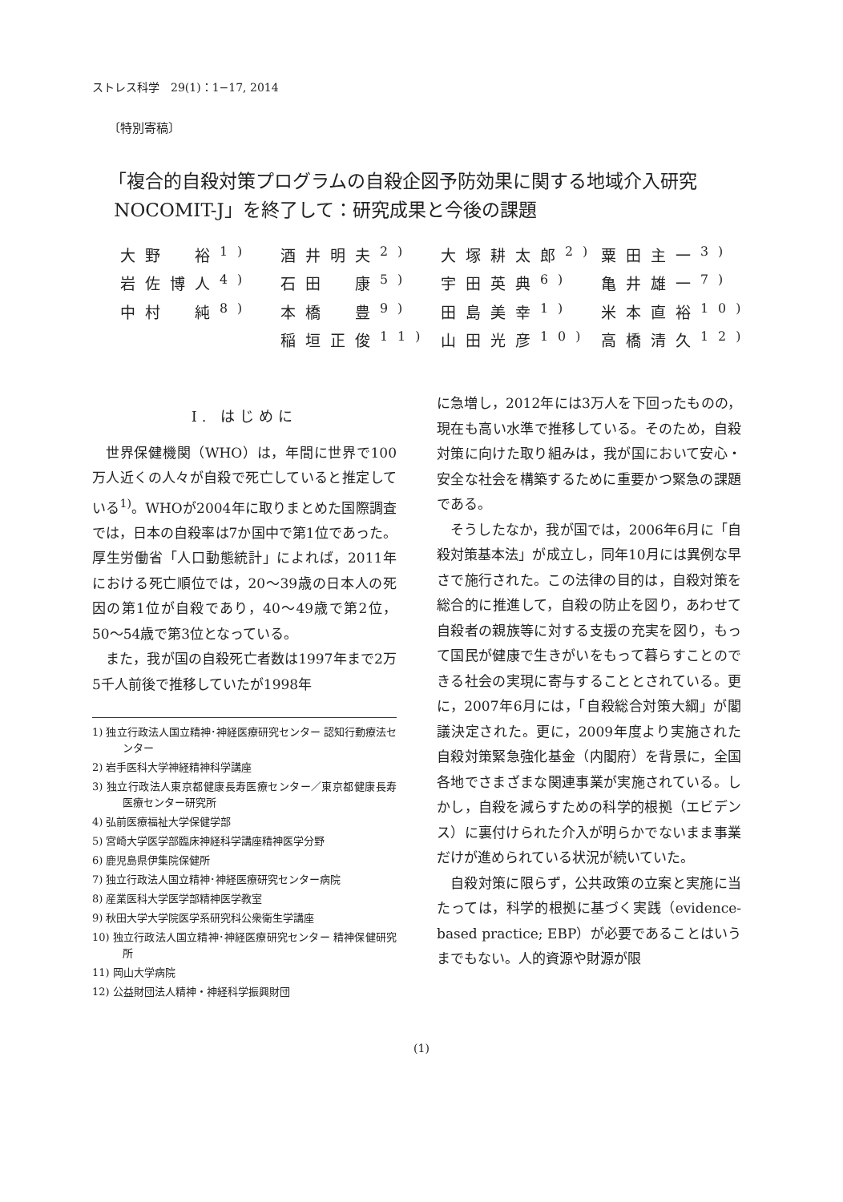ストレス科学　29(1)：1−17, 2014
〔特別寄稿〕
「複合的自殺対策プログラムの自殺企図予防効果に関する地域介入研究
NOCOMIT-J」を終了して：研究成果と今後の課題
| 大野 裕<sup>1)</sup> | 酒井明夫<sup>2)</sup> | 大塚耕太郎<sup>2)</sup> | 粟田主一<sup>3)</sup> |
| 岩佐博人<sup>4)</sup> | 石田 康<sup>5)</sup> | 宇田英典<sup>6)</sup> | 亀井雄一<sup>7)</sup> |
| 中村 純<sup>8)</sup> | 本橋 豊<sup>9)</sup> | 田島美幸<sup>1)</sup> | 米本直裕<sup>10)</sup> |
| | 稲垣正俊<sup>11)</sup> | 山田光彦<sup>10)</sup> | 高橋清久<sup>12)</sup> |
Ⅰ. はじめに
世界保健機関（WHO）は，年間に世界で100万人近くの人々が自殺で死亡していると推定している<sup>1)</sup>。WHOが2004年に取りまとめた国際調査では，日本の自殺率は7か国中で第1位であった。厚生労働省「人口動態統計」によれば，2011年における死亡順位では，20〜39歳の日本人の死因の第1位が自殺であり，40〜49歳で第2位，50〜54歳で第3位となっている。
また，我が国の自殺死亡者数は1997年まで2万5千人前後で推移していたが1998年
1) 独立行政法人国立精神･神経医療研究センター 認知行動療法センター
2) 岩手医科大学神経精神科学講座
3) 独立行政法人東京都健康長寿医療センター／東京都健康長寿医療センター研究所
4) 弘前医療福祉大学保健学部
5) 宮崎大学医学部臨床神経科学講座精神医学分野
6) 鹿児島県伊集院保健所
7) 独立行政法人国立精神･神経医療研究センター病院
8) 産業医科大学医学部精神医学教室
9) 秋田大学大学院医学系研究科公衆衛生学講座
10) 独立行政法人国立精神･神経医療研究センター 精神保健研究所
11) 岡山大学病院
12) 公益財団法人精神・神経科学振興財団
に急増し，2012年には3万人を下回ったものの，現在も高い水準で推移している。そのため，自殺対策に向けた取り組みは，我が国において安心・安全な社会を構築するために重要かつ緊急の課題である。
そうしたなか，我が国では，2006年6月に「自殺対策基本法」が成立し，同年10月には異例な早さで施行された。この法律の目的は，自殺対策を総合的に推進して，自殺の防止を図り，あわせて自殺者の親族等に対する支援の充実を図り，もって国民が健康で生きがいをもって暮らすことのできる社会の実現に寄与することとされている。更に，2007年6月には，「自殺総合対策大綱」が閣議決定された。更に，2009年度より実施された自殺対策緊急強化基金（内閣府）を背景に，全国各地でさまざまな関連事業が実施されている。しかし，自殺を減らすための科学的根拠（エビデンス）に裏付けられた介入が明らかでないまま事業だけが進められている状況が続いていた。
自殺対策に限らず，公共政策の立案と実施に当たっては，科学的根拠に基づく実践（evidence-based practice; EBP）が必要であることはいうまでもない。人的資源や財源が限
(1)